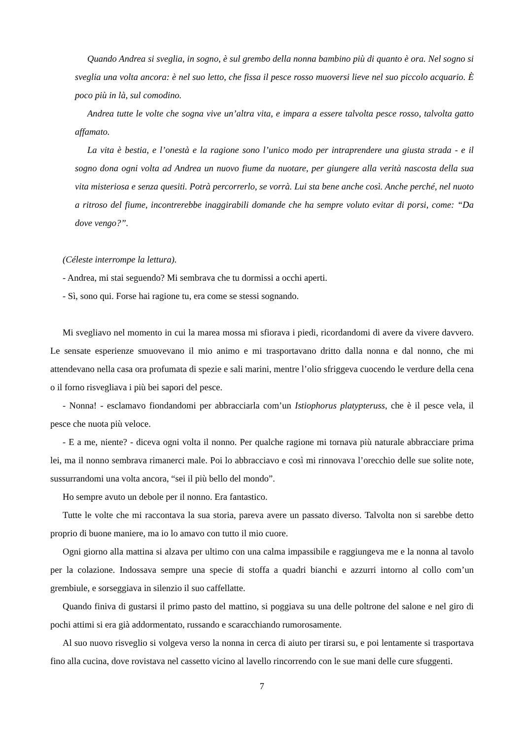Quando Andrea si sveglia, in sogno, è sul grembo della nonna bambino più di quanto è ora. Nel sogno si sveglia una volta ancora: è nel suo letto, che fissa il pesce rosso muoversi lieve nel suo piccolo acquario. È poco più in là, sul comodino.
Andrea tutte le volte che sogna vive un’altra vita, e impara a essere talvolta pesce rosso, talvolta gatto affamato.
La vita è bestia, e l’onestà e la ragione sono l’unico modo per intraprendere una giusta strada - e il sogno dona ogni volta ad Andrea un nuovo fiume da nuotare, per giungere alla verità nascosta della sua vita misteriosa e senza quesiti. Potrà percorrerlo, se vorrà. Lui sta bene anche così. Anche perché, nel nuoto a ritroso del fiume, incontrerebbe inaggirabili domande che ha sempre voluto evitar di porsi, come: “Da dove vengo?”.
(Céleste interrompe la lettura).
- Andrea, mi stai seguendo? Mi sembrava che tu dormissi a occhi aperti.
- Sì, sono qui. Forse hai ragione tu, era come se stessi sognando.
Mi svegliavo nel momento in cui la marea mossa mi sfiorava i piedi, ricordandomi di avere da vivere davvero. Le sensate esperienze smuovevano il mio animo e mi trasportavano dritto dalla nonna e dal nonno, che mi attendevano nella casa ora profumata di spezie e sali marini, mentre l’olio sfriggeva cuocendo le verdure della cena o il forno risvegliava i più bei sapori del pesce.
- Nonna! - esclamavo fiondandomi per abbracciarla com’un Istiophorus platypteruss, che è il pesce vela, il pesce che nuota più veloce.
- E a me, niente? - diceva ogni volta il nonno. Per qualche ragione mi tornava più naturale abbracciare prima lei, ma il nonno sembrava rimanerci male. Poi lo abbracciavo e così mi rinnovava l’orecchio delle sue solite note, sussurrandomi una volta ancora, “sei il più bello del mondo”.
Ho sempre avuto un debole per il nonno. Era fantastico.
Tutte le volte che mi raccontava la sua storia, pareva avere un passato diverso. Talvolta non si sarebbe detto proprio di buone maniere, ma io lo amavo con tutto il mio cuore.
Ogni giorno alla mattina si alzava per ultimo con una calma impassibile e raggiungeva me e la nonna al tavolo per la colazione. Indossava sempre una specie di stoffa a quadri bianchi e azzurri intorno al collo com’un grembiule, e sorseggiava in silenzio il suo caffellatte.
Quando finiva di gustarsi il primo pasto del mattino, si poggiava su una delle poltrone del salone e nel giro di pochi attimi si era già addormentato, russando e scaracchiando rumorosamente.
Al suo nuovo risveglio si volgeva verso la nonna in cerca di aiuto per tirarsi su, e poi lentamente si trasportava fino alla cucina, dove rovistava nel cassetto vicino al lavello rincorrendo con le sue mani delle cure sfuggenti.
7